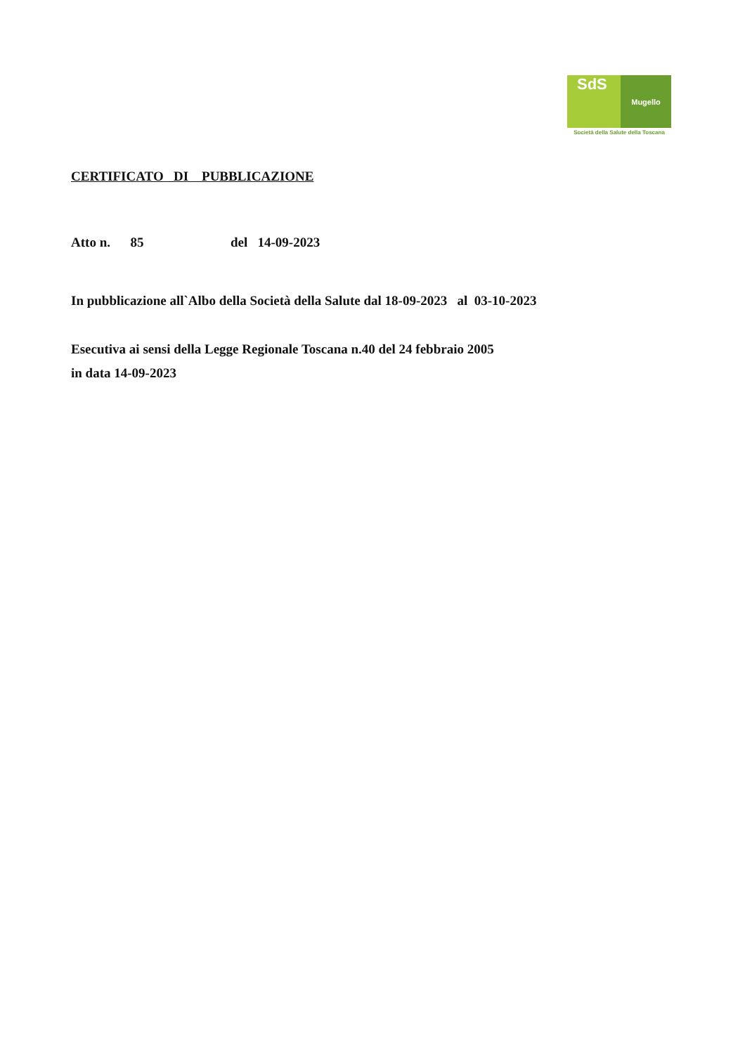SdS
Mugello
Società della Salute della Toscana
CERTIFICATO DI PUBBLICAZIONE
Atto n. 85 del 14-09-2023
In pubblicazione all`Albo della Società della Salute dal 18-09-2023 al 03-10-2023
Esecutiva ai sensi della Legge Regionale Toscana n.40 del 24 febbraio 2005
in data 14-09-2023